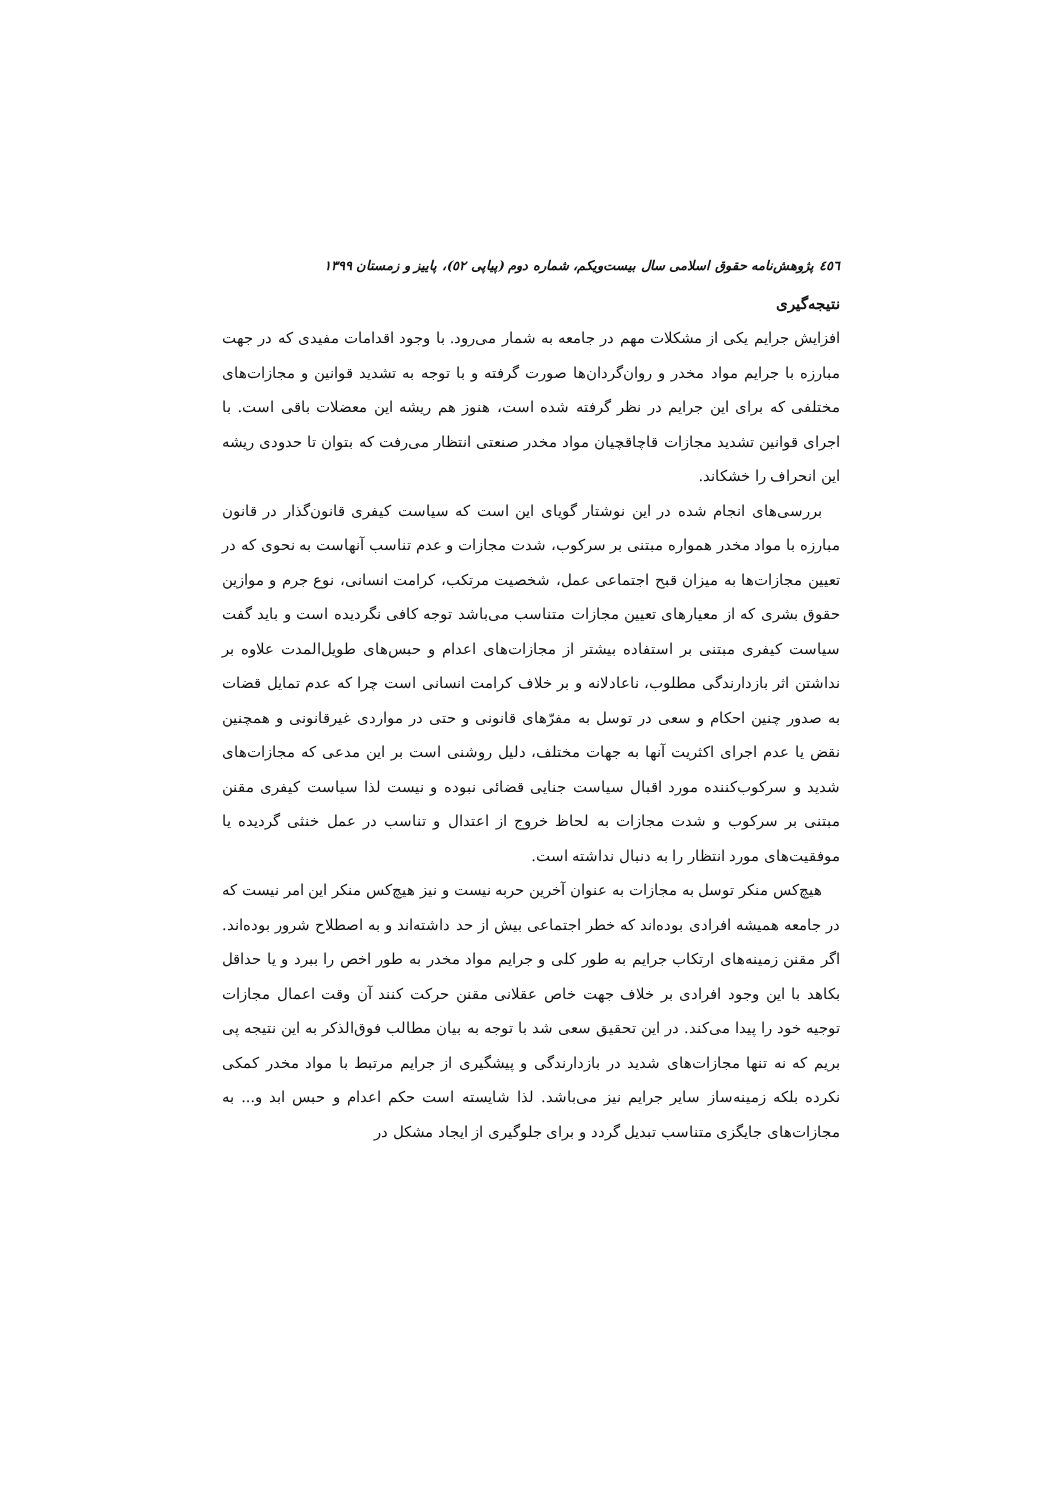٤٥٦ پژوهش‌نامه حقوق اسلامی سال بیست‌ویکم، شماره دوم (پیاپی ٥٢)، پاییز و زمستان ۱۳۹۹
نتیجه‌گیری
افزایش جرایم یکی از مشکلات مهم در جامعه به شمار می‌رود. با وجود اقدامات مفیدی که در جهت مبارزه با جرایم مواد مخدر و روان‌گردان‌ها صورت گرفته و با توجه به تشدید قوانین و مجازات‌های مختلفی که برای این جرایم در نظر گرفته شده است، هنوز هم ریشه این معضلات باقی است. با اجرای قوانین تشدید مجازات قاچاقچیان مواد مخدر صنعتی انتظار می‌رفت که بتوان تا حدودی ریشه این انحراف را خشکاند.
بررسی‌های انجام شده در این نوشتار گویای این است که سیاست کیفری قانون‌گذار در قانون مبارزه با مواد مخدر همواره مبتنی بر سرکوب، شدت مجازات و عدم تناسب آنهاست به نحوی که در تعیین مجازات‌ها به میزان قبح اجتماعی عمل، شخصیت مرتکب، کرامت انسانی، نوع جرم و موازین حقوق بشری که از معیارهای تعیین مجازات متناسب می‌باشد توجه کافی نگردیده است و باید گفت سیاست کیفری مبتنی بر استفاده بیشتر از مجازات‌های اعدام و حبس‌های طویل‌المدت علاوه بر نداشتن اثر بازدارندگی مطلوب، ناعادلانه و بر خلاف کرامت انسانی است چرا که عدم تمایل قضات به صدور چنین احکام و سعی در توسل به مفرّهای قانونی و حتی در مواردی غیرقانونی و همچنین نقض یا عدم اجرای اکثریت آنها به جهات مختلف، دلیل روشنی است بر این مدعی که مجازات‌های شدید و سرکوب‌کننده مورد اقبال سیاست جنایی قضائی نبوده و نیست لذا سیاست کیفری مقنن مبتنی بر سرکوب و شدت مجازات به لحاظ خروج از اعتدال و تناسب در عمل خنثی گردیده یا موفقیت‌های مورد انتظار را به دنبال نداشته است.
هیچ‌کس منکر توسل به مجازات به عنوان آخرین حربه نیست و نیز هیچ‌کس منکر این امر نیست که در جامعه همیشه افرادی بوده‌اند که خطر اجتماعی بیش از حد داشته‌اند و به اصطلاح شرور بوده‌اند. اگر مقنن زمینه‌های ارتکاب جرایم به طور کلی و جرایم مواد مخدر به طور اخص را ببرد و یا حداقل بکاهد با این وجود افرادی بر خلاف جهت خاص عقلانی مقنن حرکت کنند آن وقت اعمال مجازات توجیه خود را پیدا می‌کند. در این تحقیق سعی شد با توجه به بیان مطالب فوق‌الذکر به این نتیجه پی بریم که نه تنها مجازات‌های شدید در بازدارندگی و پیشگیری از جرایم مرتبط با مواد مخدر کمکی نکرده بلکه زمینه‌ساز سایر جرایم نیز می‌باشد. لذا شایسته است حکم اعدام و حبس ابد و... به مجازات‌های جایگزی متناسب تبدیل گردد و برای جلوگیری از ایجاد مشکل در